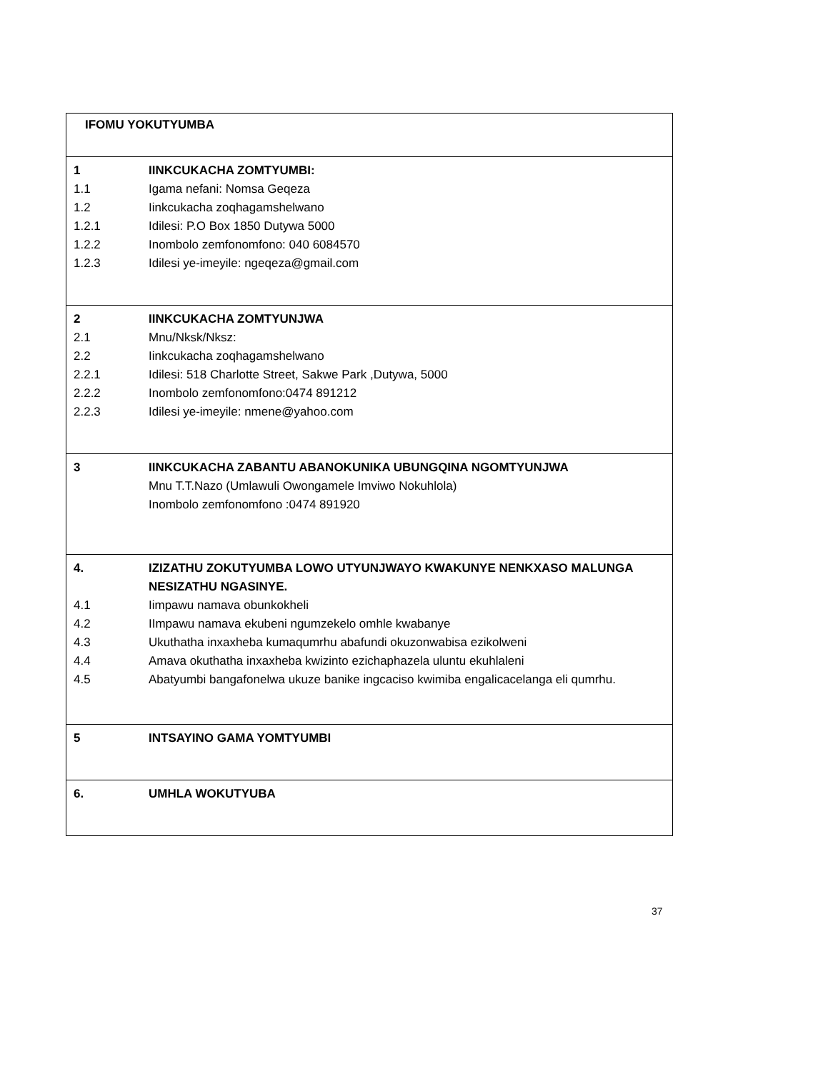| IFOMU YOKUTYUMBA |
| 1 IINKCUKACHA ZOMTYUMBI: 1.1 Igama nefani: Nomsa Geqeza 1.2 Iinkcukacha zoqhagamshelwano 1.2.1 Idilesi: P.O Box 1850 Dutywa 5000 1.2.2 Inombolo zemfonomfono: 040 6084570 1.2.3 Idilesi ye-imeyile: ngeqeza@gmail.com |
| 2 IINKCUKACHA ZOMTYUNJWA 2.1 Mnu/Nksk/Nksz: 2.2 Iinkcukacha zoqhagamshelwano 2.2.1 Idilesi: 518 Charlotte Street, Sakwe Park ,Dutywa, 5000 2.2.2 Inombolo zemfonomfono:0474 891212 2.2.3 Idilesi ye-imeyile: nmene@yahoo.com |
| 3 IINKCUKACHA ZABANTU ABANOKUNIKA UBUNGQINA NGOMTYUNJWA Mnu T.T.Nazo (Umlawuli Owongamele Imviwo Nokuhlola) Inombolo zemfonomfono :0474 891920 |
| 4. IZIZATHU ZOKUTYUMBA LOWO UTYUNJWAYO KWAKUNYE NENKXASO MALUNGA NESIZATHU NGASINYE. 4.1 Iimpawu namava obunkokheli 4.2 IImpawu namava ekubeni ngumzekelo omhle kwabanye 4.3 Ukuthatha inxaxheba kumaqumrhu abafundi okuzonwabisa ezikolweni 4.4 Amava okuthatha inxaxheba kwizinto ezichaphazela uluntu ekuhlaleni 4.5 Abatyumbi bangafonelwa ukuze banike ingcaciso kwimiba engalicacelanga eli qumrhu. |
| 5 INTSAYINO GAMA YOMTYUMBI |
| 6. UMHLA WOKUTYUBA |
37